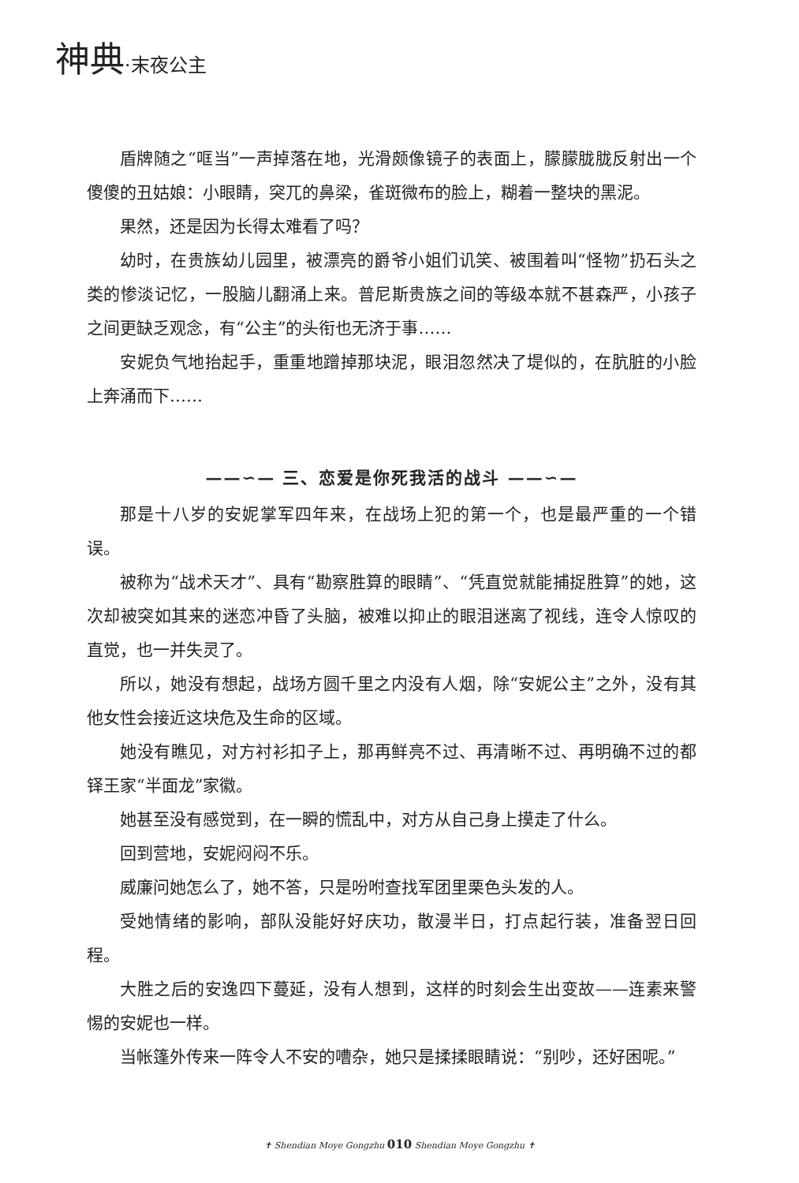神典·末夜公主
盾牌随之“哐当”一声掉落在地，光滑颇像镜子的表面上，朦朦胧胧反射出一个傻傻的丑姑娘：小眼睛，突兀的鼻梁，雀斑微布的脸上，糊着一整块的黑泥。
果然，还是因为长得太难看了吗？
幼时，在贵族幼儿园里，被漂亮的爵爷小姐们讥笑、被围着叫“怪物”扔石头之类的惨淡记忆，一股脑儿翻涌上来。普尼斯贵族之间的等级本就不甚森严，小孩子之间更缺乏观念，有“公主”的头衔也无济于事……
安妮负气地抬起手，重重地蹭掉那块泥，眼泪忽然决了堤似的，在肮脏的小脸上奔涌而下……
——∽— 三、恋爱是你死我活的战斗 ——∽—
那是十八岁的安妮掌军四年来，在战场上犯的第一个，也是最严重的一个错误。
被称为“战术天才”、具有“勘察胜算的眼睛”、“凭直觉就能捕捉胜算”的她，这次却被突如其来的迷恋冲昏了头脑，被难以抑止的眼泪迷离了视线，连令人惊叹的直觉，也一并失灵了。
所以，她没有想起，战场方圆千里之内没有人烟，除“安妮公主”之外，没有其他女性会接近这块危及生命的区域。
她没有瞧见，对方衬衫扣子上，那再鲜亮不过、再清晰不过、再明确不过的都铎王家“半面龙”家徽。
她甚至没有感觉到，在一瞬的慌乱中，对方从自己身上摸走了什么。
回到营地，安妮闷闷不乐。
威廉问她怎么了，她不答，只是吩咐查找军团里栗色头发的人。
受她情绪的影响，部队没能好好庆功，散漫半日，打点起行装，准备翌日回程。
大胜之后的安逸四下蔓延，没有人想到，这样的时刻会生出变故——连素来警惕的安妮也一样。
当帐篷外传来一阵令人不安的嘈杂，她只是揉揉眼睛说：“别吵，还好困呢。”
✝ Shendian Moye Gongzhu 010 Shendian Moye Gongzhu ✝